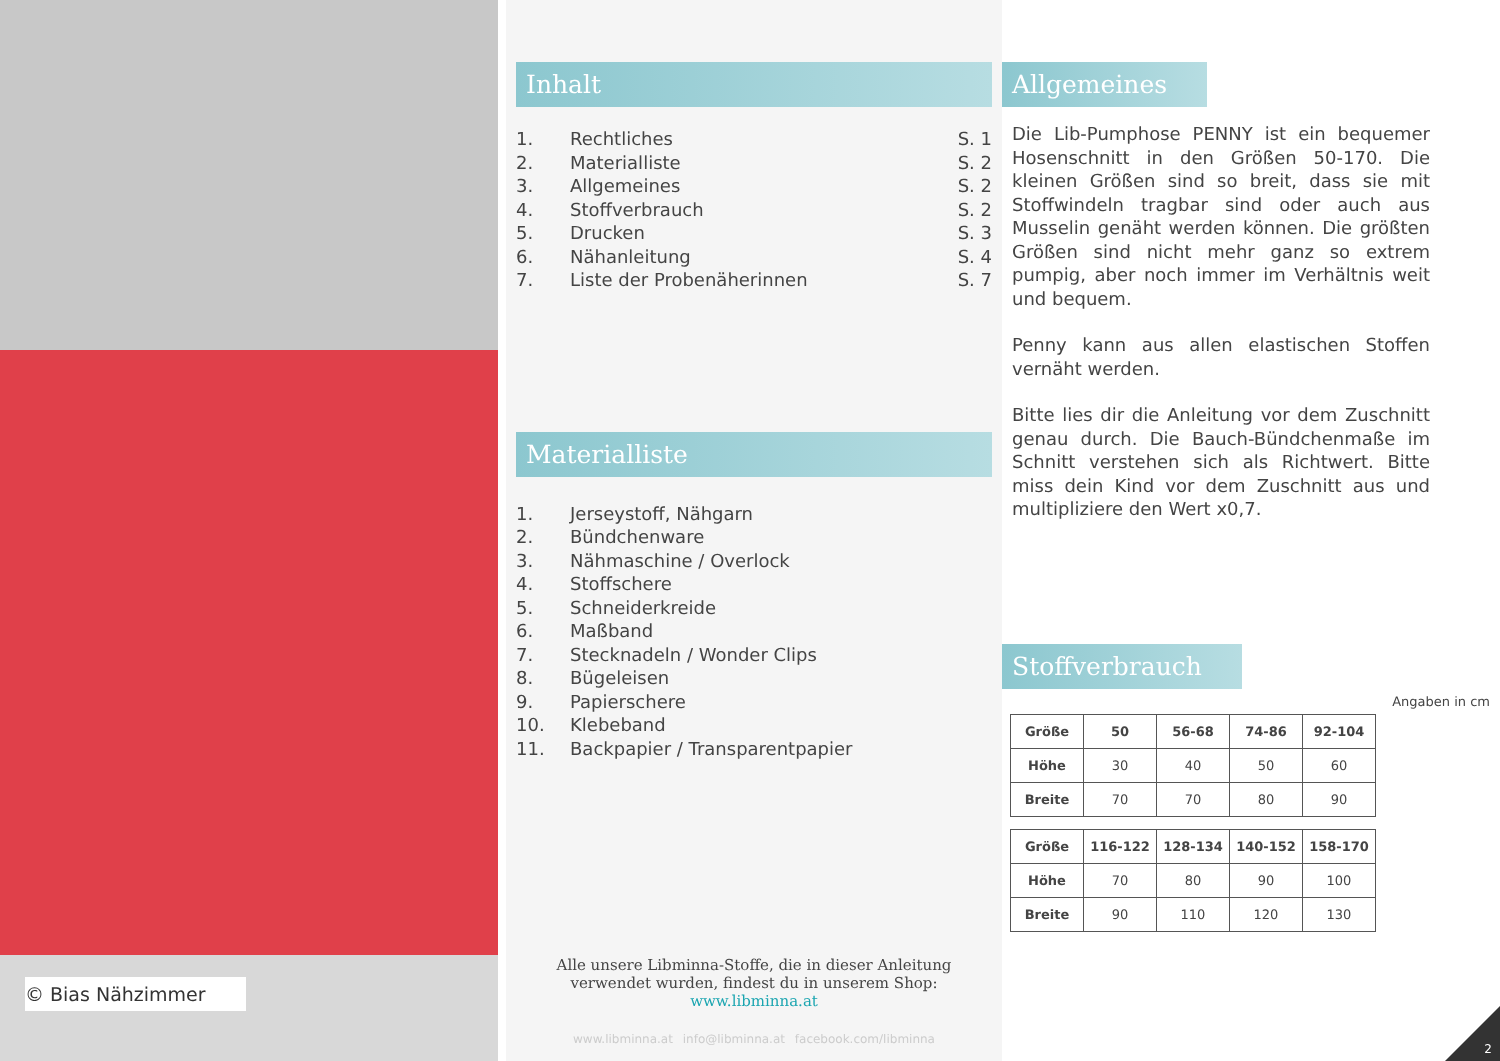© Bias Nähzimmer
Inhalt
1. Rechtliches S. 1
2. Materialliste S. 2
3. Allgemeines S. 2
4. Stoffverbrauch S. 2
5. Drucken S. 3
6. Nähanleitung S. 4
7. Liste der Probenäherinnen S. 7
Materialliste
1. Jerseystoff, Nähgarn
2. Bündchenware
3. Nähmaschine / Overlock
4. Stoffschere
5. Schneiderkreide
6. Maßband
7. Stecknadeln / Wonder Clips
8. Bügeleisen
9. Papierschere
10. Klebeband
11. Backpapier / Transparentpapier
Alle unsere Libminna-Stoffe, die in dieser Anleitung verwendet wurden, findest du in unserem Shop: www.libminna.at
www.libminna.at info@libminna.at facebook.com/libminna
Allgemeines
Die Lib-Pumphose PENNY ist ein bequemer Hosenschnitt in den Größen 50-170. Die kleinen Größen sind so breit, dass sie mit Stoffwindeln tragbar sind oder auch aus Musselin genäht werden können. Die größten Größen sind nicht mehr ganz so extrem pumpig, aber noch immer im Verhältnis weit und bequem.
Penny kann aus allen elastischen Stoffen vernäht werden.
Bitte lies dir die Anleitung vor dem Zuschnitt genau durch. Die Bauch-Bündchenmaße im Schnitt verstehen sich als Richtwert. Bitte miss dein Kind vor dem Zuschnitt aus und multipliziere den Wert x0,7.
Stoffverbrauch
Angaben in cm
| Größe | 50 | 56-68 | 74-86 | 92-104 |
| --- | --- | --- | --- | --- |
| Höhe | 30 | 40 | 50 | 60 |
| Breite | 70 | 70 | 80 | 90 |
| Größe | 116-122 | 128-134 | 140-152 | 158-170 |
| --- | --- | --- | --- | --- |
| Höhe | 70 | 80 | 90 | 100 |
| Breite | 90 | 110 | 120 | 130 |
2